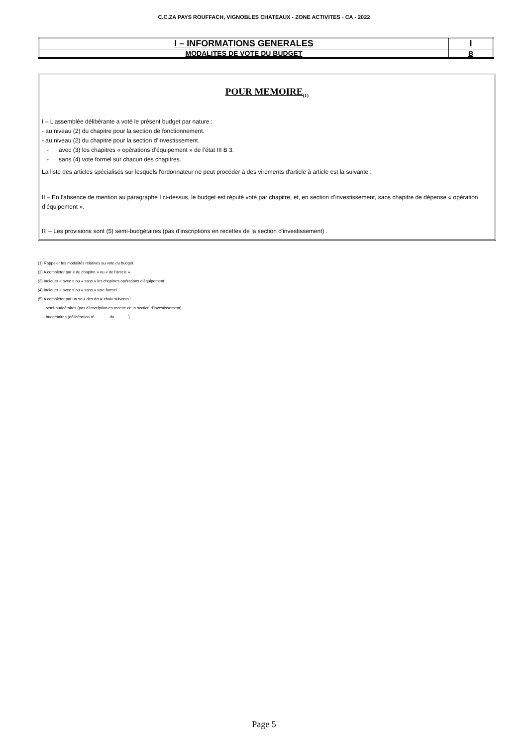C.C.ZA PAYS ROUFFACH, VIGNOBLES CHATEAUX - ZONE ACTIVITES - CA - 2022
| I – INFORMATIONS GENERALES | I |
| MODALITES DE VOTE DU BUDGET | B |
POUR MEMOIRE<sub>(1)</sub>
I – L'assemblée délibérante a voté le présent budget par nature :
- au niveau (2) du chapitre pour la section de fonctionnement.
- au niveau (2) du chapitre pour la section d’investissement.
- avec (3) les chapitres « opérations d’équipement » de l’état III B 3.
- sans (4) vote formel sur chacun des chapitres.
La liste des articles spécialisés sur lesquels l'ordonnateur ne peut procéder à des virements d'article à article est la suivante :
II – En l’absence de mention au paragraphe I ci-dessus, le budget est réputé voté par chapitre, et, en section d’investissement, sans chapitre de dépense « opération d’équipement ».
III – Les provisions sont (5) semi-budgétaires (pas d'inscriptions en recettes de la section d'investissement) .
(1) Rappeler les modalités relatives au vote du budget.
(2) A compléter par « du chapitre » ou « de l’article ».
(3) Indiquer « avec » ou « sans » les chapitres opérations d’équipement.
(4) Indiquer « avec » ou « sans » vote formel.
(5) A compléter par un seul des deux choix suivants :
- semi-budgétaires (pas d’inscription en recette de la section d’investissement),
- budgétaires (délibération n° ………. du ……….).
Page 5